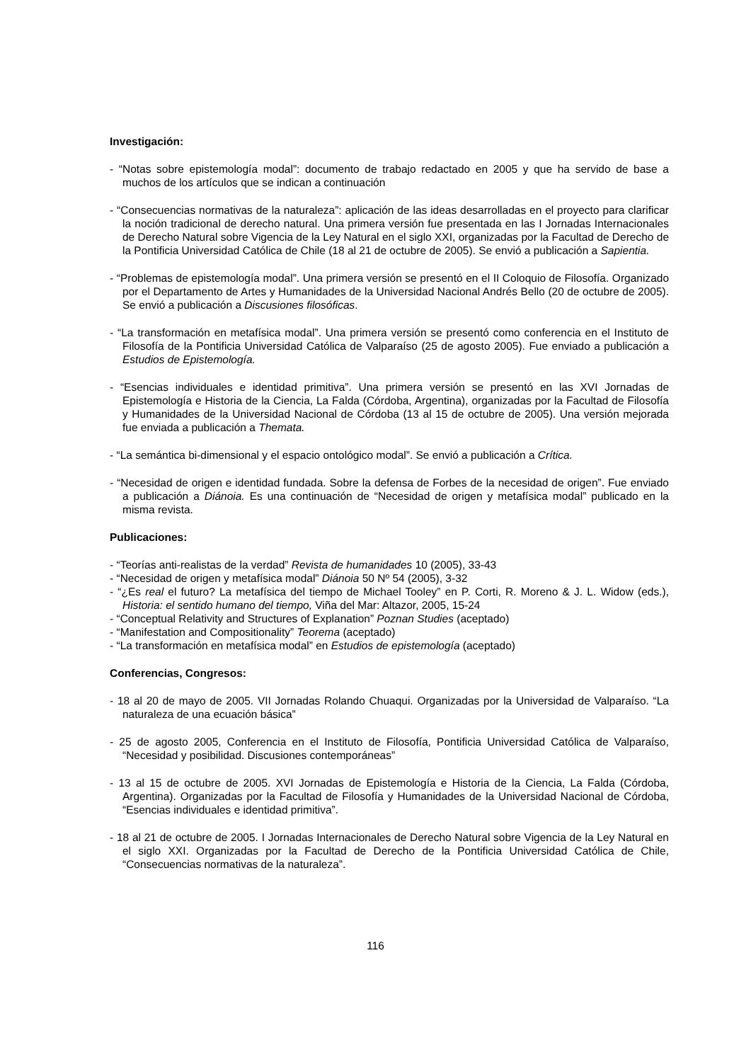Investigación:
- “Notas sobre epistemología modal”: documento de trabajo redactado en 2005 y que ha servido de base a muchos de los artículos que se indican a continuación
- “Consecuencias normativas de la naturaleza”: aplicación de las ideas desarrolladas en el proyecto para clarificar la noción tradicional de derecho natural. Una primera versión fue presentada en las I Jornadas Internacionales de Derecho Natural sobre Vigencia de la Ley Natural en el siglo XXI, organizadas por la Facultad de Derecho de la Pontificia Universidad Católica de Chile (18 al 21 de octubre de 2005). Se envió a publicación a Sapientia.
- “Problemas de epistemología modal”. Una primera versión se presentó en el II Coloquio de Filosofía. Organizado por el Departamento de Artes y Humanidades de la Universidad Nacional Andrés Bello (20 de octubre de 2005). Se envió a publicación a Discusiones filosóficas.
- “La transformación en metafísica modal”. Una primera versión se presentó como conferencia en el Instituto de Filosofía de la Pontificia Universidad Católica de Valparaíso (25 de agosto 2005). Fue enviado a publicación a Estudios de Epistemología.
- “Esencias individuales e identidad primitiva”. Una primera versión se presentó en las XVI Jornadas de Epistemología e Historia de la Ciencia, La Falda (Córdoba, Argentina), organizadas por la Facultad de Filosofía y Humanidades de la Universidad Nacional de Córdoba (13 al 15 de octubre de 2005). Una versión mejorada fue enviada a publicación a Themata.
- “La semántica bi-dimensional y el espacio ontológico modal”. Se envió a publicación a Crítica.
- “Necesidad de origen e identidad fundada. Sobre la defensa de Forbes de la necesidad de origen”. Fue enviado a publicación a Diánoia. Es una continuación de “Necesidad de origen y metafísica modal” publicado en la misma revista.
Publicaciones:
- “Teorías anti-realistas de la verdad” Revista de humanidades 10 (2005), 33-43
- “Necesidad de origen y metafísica modal” Diánoia 50 Nº 54 (2005), 3-32
- “¿Es real el futuro? La metafísica del tiempo de Michael Tooley” en P. Corti, R. Moreno & J. L. Widow (eds.), Historia: el sentido humano del tiempo, Viña del Mar: Altazor, 2005, 15-24
- “Conceptual Relativity and Structures of Explanation” Poznan Studies (aceptado)
- “Manifestation and Compositionality” Teorema (aceptado)
- “La transformación en metafísica modal” en Estudios de epistemología (aceptado)
Conferencias, Congresos:
- 18 al 20 de mayo de 2005. VII Jornadas Rolando Chuaqui. Organizadas por la Universidad de Valparaíso. “La naturaleza de una ecuación básica”
- 25 de agosto 2005, Conferencia en el Instituto de Filosofía, Pontificia Universidad Católica de Valparaíso, “Necesidad y posibilidad. Discusiones contemporáneas”
- 13 al 15 de octubre de 2005. XVI Jornadas de Epistemología e Historia de la Ciencia, La Falda (Córdoba, Argentina). Organizadas por la Facultad de Filosofía y Humanidades de la Universidad Nacional de Córdoba, “Esencias individuales e identidad primitiva”.
- 18 al 21 de octubre de 2005. I Jornadas Internacionales de Derecho Natural sobre Vigencia de la Ley Natural en el siglo XXI. Organizadas por la Facultad de Derecho de la Pontificia Universidad Católica de Chile, “Consecuencias normativas de la naturaleza”.
116